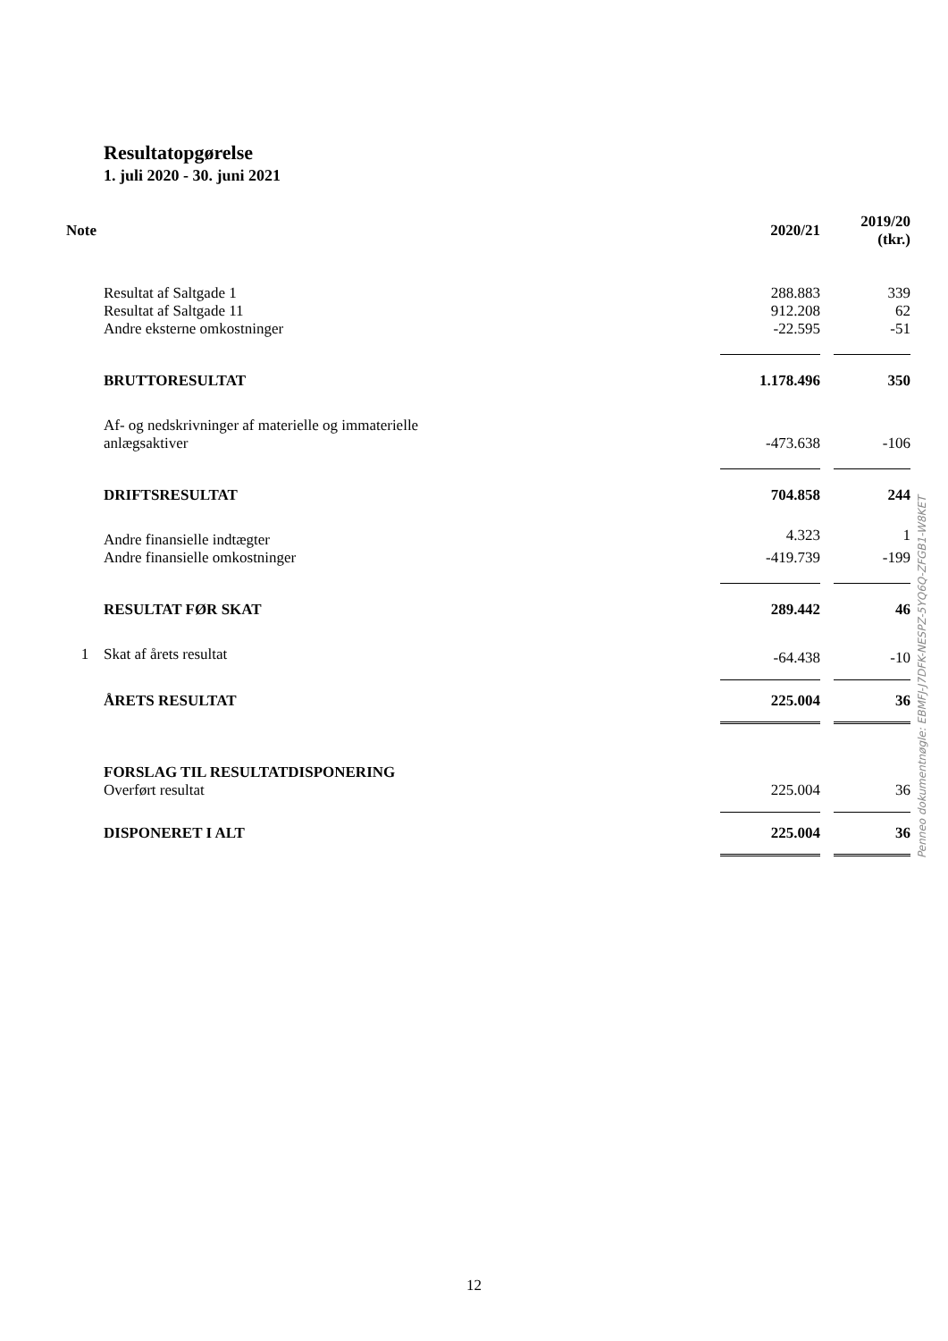Resultatopgørelse
1. juli 2020 - 30. juni 2021
| Note | | 2020/21 | | 2019/20 (tkr.) |
| --- | --- | --- | --- | --- |
| | Resultat af Saltgade 1 | 288.883 | | 339 |
| | Resultat af Saltgade 11 | 912.208 | | 62 |
| | Andre eksterne omkostninger | -22.595 | | -51 |
| | BRUTTORESULTAT | 1.178.496 | | 350 |
| | Af- og nedskrivninger af materielle og immaterielle | | | |
| | anlægsaktiver | -473.638 | | -106 |
| | DRIFTSRESULTAT | 704.858 | | 244 |
| | Andre finansielle indtægter | 4.323 | | 1 |
| | Andre finansielle omkostninger | -419.739 | | -199 |
| | RESULTAT FØR SKAT | 289.442 | | 46 |
| 1 | Skat af årets resultat | -64.438 | | -10 |
| | ÅRETS RESULTAT | 225.004 | | 36 |
| | FORSLAG TIL RESULTATDISPONERING | | | |
| | Overført resultat | 225.004 | | 36 |
| | DISPONERET I ALT | 225.004 | | 36 |
Penneo dokumentnøgle: EBMFJ-J7DFK-NESPZ-5YQ6Q-ZFGB1-W8KET
12